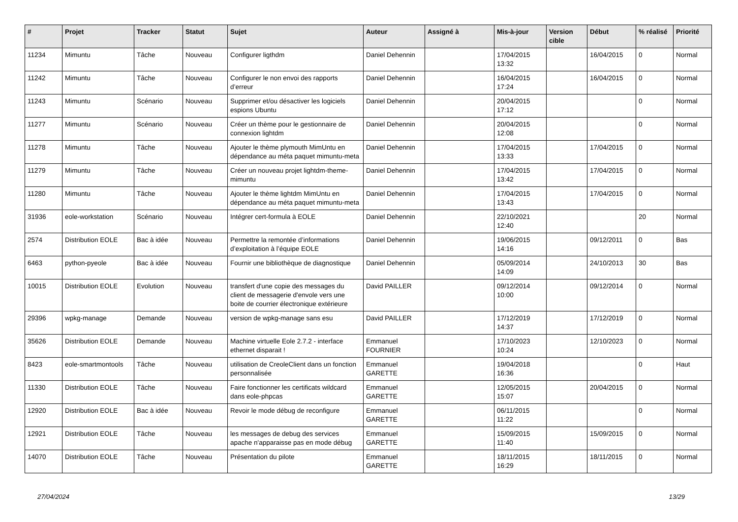| # | Projet | Tracker | Statut | Sujet | Auteur | Assigné à | Mis-à-jour | Version cible | Début | % réalisé | Priorité |
| --- | --- | --- | --- | --- | --- | --- | --- | --- | --- | --- | --- |
| 11234 | Mimuntu | Tâche | Nouveau | Configurer ligthdm | Daniel Dehennin | | 17/04/2015 13:32 | | 16/04/2015 | 0 | Normal |
| 11242 | Mimuntu | Tâche | Nouveau | Configurer le non envoi des rapports d’erreur | Daniel Dehennin | | 16/04/2015 17:24 | | 16/04/2015 | 0 | Normal |
| 11243 | Mimuntu | Scénario | Nouveau | Supprimer et/ou désactiver les logiciels espions Ubuntu | Daniel Dehennin | | 20/04/2015 17:12 | | | 0 | Normal |
| 11277 | Mimuntu | Scénario | Nouveau | Créer un thème pour le gestionnaire de connexion lightdm | Daniel Dehennin | | 20/04/2015 12:08 | | | 0 | Normal |
| 11278 | Mimuntu | Tâche | Nouveau | Ajouter le thème plymouth MimUntu en dépendance au méta paquet mimuntu-meta | Daniel Dehennin | | 17/04/2015 13:33 | | 17/04/2015 | 0 | Normal |
| 11279 | Mimuntu | Tâche | Nouveau | Créer un nouveau projet lightdm-theme-mimuntu | Daniel Dehennin | | 17/04/2015 13:42 | | 17/04/2015 | 0 | Normal |
| 11280 | Mimuntu | Tâche | Nouveau | Ajouter le thème lightdm MimUntu en dépendance au méta paquet mimuntu-meta | Daniel Dehennin | | 17/04/2015 13:43 | | 17/04/2015 | 0 | Normal |
| 31936 | eole-workstation | Scénario | Nouveau | Intégrer cert-formula à EOLE | Daniel Dehennin | | 22/10/2021 12:40 | | | 20 | Normal |
| 2574 | Distribution EOLE | Bac à idée | Nouveau | Permettre la remontée d’informations d’exploitation à l’équipe EOLE | Daniel Dehennin | | 19/06/2015 14:16 | | 09/12/2011 | 0 | Bas |
| 6463 | python-pyeole | Bac à idée | Nouveau | Fournir une bibliothèque de diagnostique | Daniel Dehennin | | 05/09/2014 14:09 | | 24/10/2013 | 30 | Bas |
| 10015 | Distribution EOLE | Evolution | Nouveau | transfert d'une copie des messages du client de messagerie d'envole vers une boite de courrier électronique extérieure | David PAILLER | | 09/12/2014 10:00 | | 09/12/2014 | 0 | Normal |
| 29396 | wpkg-manage | Demande | Nouveau | version de wpkg-manage sans esu | David PAILLER | | 17/12/2019 14:37 | | 17/12/2019 | 0 | Normal |
| 35626 | Distribution EOLE | Demande | Nouveau | Machine virtuelle Eole 2.7.2 - interface ethernet disparait ! | Emmanuel FOURNIER | | 17/10/2023 10:24 | | 12/10/2023 | 0 | Normal |
| 8423 | eole-smartmontools | Tâche | Nouveau | utilisation de CreoleClient dans un fonction personnalisée | Emmanuel GARETTE | | 19/04/2018 16:36 | | | 0 | Haut |
| 11330 | Distribution EOLE | Tâche | Nouveau | Faire fonctionner les certificats wildcard dans eole-phpcas | Emmanuel GARETTE | | 12/05/2015 15:07 | | 20/04/2015 | 0 | Normal |
| 12920 | Distribution EOLE | Bac à idée | Nouveau | Revoir le mode débug de reconfigure | Emmanuel GARETTE | | 06/11/2015 11:22 | | | 0 | Normal |
| 12921 | Distribution EOLE | Tâche | Nouveau | les messages de debug des services apache n'apparaisse pas en mode débug | Emmanuel GARETTE | | 15/09/2015 11:40 | | 15/09/2015 | 0 | Normal |
| 14070 | Distribution EOLE | Tâche | Nouveau | Présentation du pilote | Emmanuel GARETTE | | 18/11/2015 16:29 | | 18/11/2015 | 0 | Normal |
27/04/2024 13/29